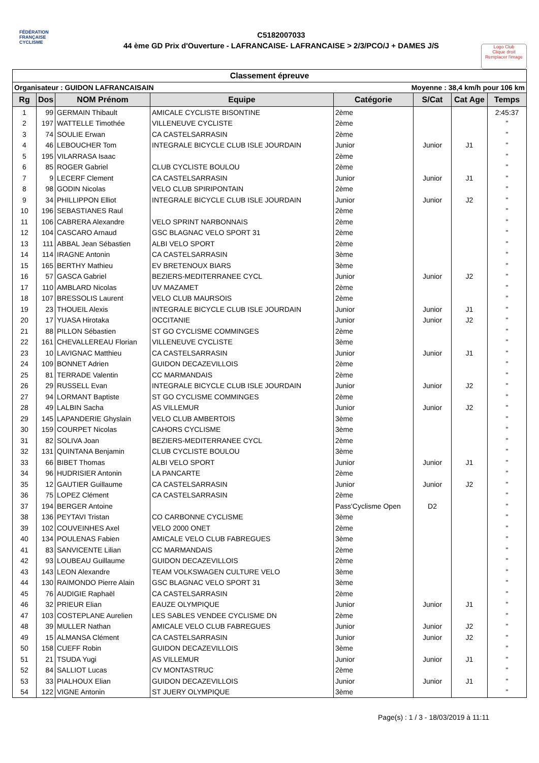FÉDÉRATION
FRANÇAISE
CYCLISME
C5182007033
44 ème GD Prix d'Ouverture - LAFRANCAISE- LAFRANCAISE > 2/3/PCO/J + DAMES J/S
Logo Club
Clique droit
Remplacer l'image
Classement épreuve
Organisateur : GUIDON LAFRANCAISAIN Moyenne : 38,4 km/h pour 106 km
| Rg | Dos | NOM Prénom | Equipe | Catégorie | S/Cat | Cat Age | Temps |
| --- | --- | --- | --- | --- | --- | --- | --- |
| 1 | 99 | GERMAIN Thibault | AMICALE CYCLISTE BISONTINE | 2ème | | | 2:45:37 |
| 2 | 197 | WATTELLE Timothée | VILLENEUVE CYCLISTE | 2ème | | | " |
| 3 | 74 | SOULIE Erwan | CA CASTELSARRASIN | 2ème | | | " |
| 4 | 46 | LEBOUCHER Tom | INTEGRALE BICYCLE CLUB ISLE JOURDAIN | Junior | Junior | J1 | " |
| 5 | 195 | VILARRASA Isaac | | 2ème | | | " |
| 6 | 85 | ROGER Gabriel | CLUB CYCLISTE BOULOU | 2ème | | | " |
| 7 | 9 | LECERF Clement | CA CASTELSARRASIN | Junior | Junior | J1 | " |
| 8 | 98 | GODIN Nicolas | VELO CLUB SPIRIPONTAIN | 2ème | | | " |
| 9 | 34 | PHILLIPPON Elliot | INTEGRALE BICYCLE CLUB ISLE JOURDAIN | Junior | Junior | J2 | " |
| 10 | 196 | SEBASTIANES Raul | | 2ème | | | " |
| 11 | 106 | CABRERA Alexandre | VELO SPRINT NARBONNAIS | 2ème | | | " |
| 12 | 104 | CASCARO Arnaud | GSC BLAGNAC VELO SPORT 31 | 2ème | | | " |
| 13 | 111 | ABBAL Jean Sébastien | ALBI VELO SPORT | 2ème | | | " |
| 14 | 114 | IRAGNE Antonin | CA CASTELSARRASIN | 3ème | | | " |
| 15 | 165 | BERTHY Mathieu | EV BRETENOUX BIARS | 3ème | | | " |
| 16 | 57 | GASCA Gabriel | BEZIERS-MEDITERRANEE CYCL | Junior | Junior | J2 | " |
| 17 | 110 | AMBLARD Nicolas | UV MAZAMET | 2ème | | | " |
| 18 | 107 | BRESSOLIS Laurent | VELO CLUB MAURSOIS | 2ème | | | " |
| 19 | 23 | THOUEIL Alexis | INTEGRALE BICYCLE CLUB ISLE JOURDAIN | Junior | Junior | J1 | " |
| 20 | 17 | YUASA Hirotaka | OCCITANIE | Junior | Junior | J2 | " |
| 21 | 88 | PILLON Sébastien | ST GO CYCLISME COMMINGES | 2ème | | | " |
| 22 | 161 | CHEVALLEREAU Florian | VILLENEUVE CYCLISTE | 3ème | | | " |
| 23 | 10 | LAVIGNAC Matthieu | CA CASTELSARRASIN | Junior | Junior | J1 | " |
| 24 | 109 | BONNET Adrien | GUIDON DECAZEVILLOIS | 2ème | | | " |
| 25 | 81 | TERRADE Valentin | CC MARMANDAIS | 2ème | | | " |
| 26 | 29 | RUSSELL Evan | INTEGRALE BICYCLE CLUB ISLE JOURDAIN | Junior | Junior | J2 | " |
| 27 | 94 | LORMANT Baptiste | ST GO CYCLISME COMMINGES | 2ème | | | " |
| 28 | 49 | LALBIN Sacha | AS VILLEMUR | Junior | Junior | J2 | " |
| 29 | 145 | LAPANDERIE Ghyslain | VELO CLUB AMBERTOIS | 3ème | | | " |
| 30 | 159 | COURPET Nicolas | CAHORS CYCLISME | 3ème | | | " |
| 31 | 82 | SOLIVA Joan | BEZIERS-MEDITERRANEE CYCL | 2ème | | | " |
| 32 | 131 | QUINTANA Benjamin | CLUB CYCLISTE BOULOU | 3ème | | | " |
| 33 | 66 | BIBET Thomas | ALBI VELO SPORT | Junior | Junior | J1 | " |
| 34 | 96 | HUDRISIER Antonin | LA PANCARTE | 2ème | | | " |
| 35 | 12 | GAUTIER Guillaume | CA CASTELSARRASIN | Junior | Junior | J2 | " |
| 36 | 75 | LOPEZ Clément | CA CASTELSARRASIN | 2ème | | | " |
| 37 | 194 | BERGER Antoine | | Pass'Cyclisme Open | D2 | | " |
| 38 | 136 | PEYTAVI Tristan | CO CARBONNE CYCLISME | 3ème | | | " |
| 39 | 102 | COUVEINHES Axel | VELO 2000 ONET | 2ème | | | " |
| 40 | 134 | POULENAS Fabien | AMICALE VELO CLUB FABREGUES | 3ème | | | " |
| 41 | 83 | SANVICENTE Lilian | CC MARMANDAIS | 2ème | | | " |
| 42 | 93 | LOUBEAU Guillaume | GUIDON DECAZEVILLOIS | 2ème | | | " |
| 43 | 143 | LEON Alexandre | TEAM VOLKSWAGEN CULTURE VELO | 3ème | | | " |
| 44 | 130 | RAIMONDO Pierre Alain | GSC BLAGNAC VELO SPORT 31 | 3ème | | | " |
| 45 | 76 | AUDIGIE Raphaël | CA CASTELSARRASIN | 2ème | | | " |
| 46 | 32 | PRIEUR Elian | EAUZE OLYMPIQUE | Junior | Junior | J1 | " |
| 47 | 103 | COSTEPLANE Aurelien | LES SABLES VENDEE CYCLISME DN | 2ème | | | " |
| 48 | 39 | MULLER Nathan | AMICALE VELO CLUB FABREGUES | Junior | Junior | J2 | " |
| 49 | 15 | ALMANSA Clément | CA CASTELSARRASIN | Junior | Junior | J2 | " |
| 50 | 158 | CUEFF Robin | GUIDON DECAZEVILLOIS | 3ème | | | " |
| 51 | 21 | TSUDA Yugi | AS VILLEMUR | Junior | Junior | J1 | " |
| 52 | 84 | SALLIOT Lucas | CV MONTASTRUC | 2ème | | | " |
| 53 | 33 | PIALHOUX Elian | GUIDON DECAZEVILLOIS | Junior | Junior | J1 | " |
| 54 | 122 | VIGNE Antonin | ST JUERY OLYMPIQUE | 3ème | | | " |
Page(s) : 1 / 3 - 18/03/2019 à 11:11